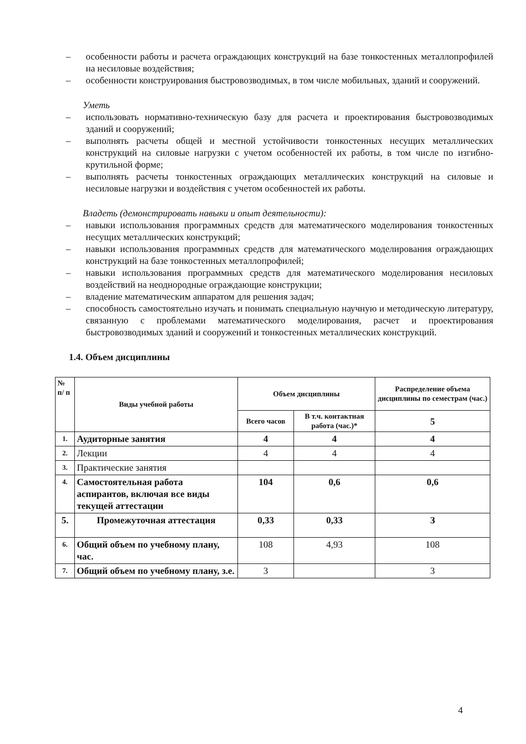– особенности работы и расчета ограждающих конструкций на базе тонкостенных металлопрофилей на несиловые воздействия;
– особенности конструирования быстровозводимых, в том числе мобильных, зданий и сооружений.
Уметь
– использовать нормативно-техническую базу для расчета и проектирования быстровозводимых зданий и сооружений;
– выполнять расчеты общей и местной устойчивости тонкостенных несущих металлических конструкций на силовые нагрузки с учетом особенностей их работы, в том числе по изгибно-крутильной форме;
– выполнять расчеты тонкостенных ограждающих металлических конструкций на силовые и несиловые нагрузки и воздействия с учетом особенностей их работы.
Владеть (демонстрировать навыки и опыт деятельности):
– навыки использования программных средств для математического моделирования тонкостенных несущих металлических конструкций;
– навыки использования программных средств для математического моделирования ограждающих конструкций на базе тонкостенных металлопрофилей;
– навыки использования программных средств для математического моделирования несиловых воздействий на неоднородные ограждающие конструкции;
– владение математическим аппаратом для решения задач;
– способность самостоятельно изучать и понимать специальную научную и методическую литературу, связанную с проблемами математического моделирования, расчет и проектирования быстровозводимых зданий и сооружений и тонкостенных металлических конструкций.
1.4. Объем дисциплины
| № п/ п | Виды учебной работы | Объем дисциплины | | Распределение объема дисциплины по семестрам (час.) |
| --- | --- | --- | --- | --- |
| | | Всего часов | В т.ч. контактная работа (час.)* | 5 |
| 1. | Аудиторные занятия | 4 | 4 | 4 |
| 2. | Лекции | 4 | 4 | 4 |
| 3. | Практические занятия | | | |
| 4. | Самостоятельная работа аспирантов, включая все виды текущей аттестации | 104 | 0,6 | 0,6 |
| 5. | Промежуточная аттестация | 0,33 | 0,33 | З |
| 6. | Общий объем по учебному плану, час. | 108 | 4,93 | 108 |
| 7. | Общий объем по учебному плану, з.е. | 3 | | 3 |
4